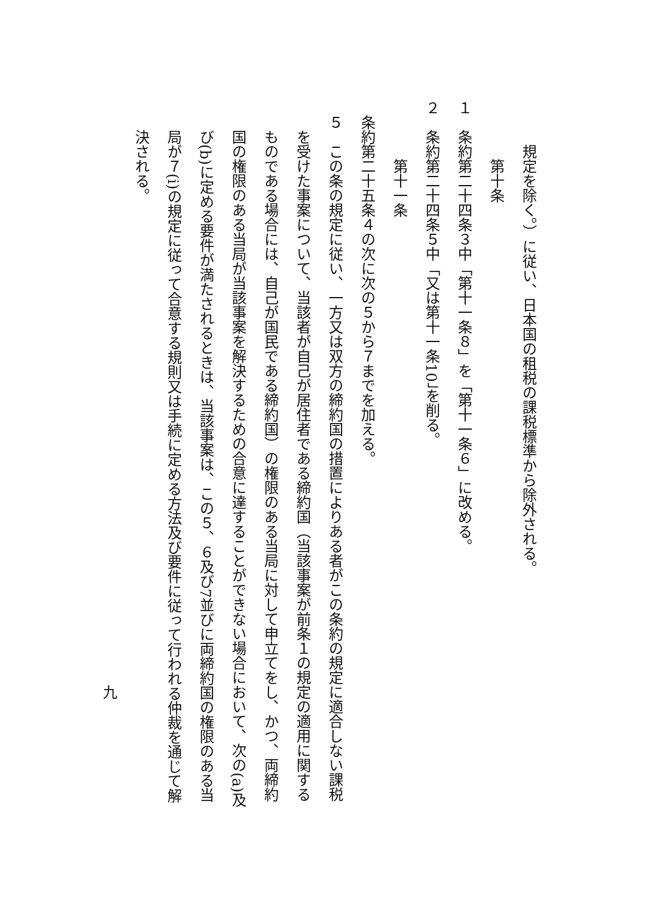規定を除く。）に従い、日本国の租税の課税標準から除外される。
第十条
１　条約第二十四条３中「第十一条８」を「第十一条６」に改める。
２　条約第二十四条５中「又は第十一条10」を削る。
第十一条
条約第二十五条４の次に次の５から７までを加える。
５　この条の規定に従い、一方又は双方の締約国の措置によりある者がこの条約の規定に適合しない課税
を受けた事案について、当該者が自己が居住者である締約国（当該事案が前条１の規定の適用に関する
ものである場合には、自己が国民である締約国）の権限のある当局に対して申立てをし、かつ、両締約
国の権限のある当局が当該事案を解決するための合意に達することができない場合において、次の(a)及
び(b)に定める要件が満たされるときは、当該事案は、この５、６及び7並びに両締約国の権限のある当
局が７(i)の規定に従って合意する規則又は手続に定める方法及び要件に従って行われる仲裁を通じて解
決される。
九